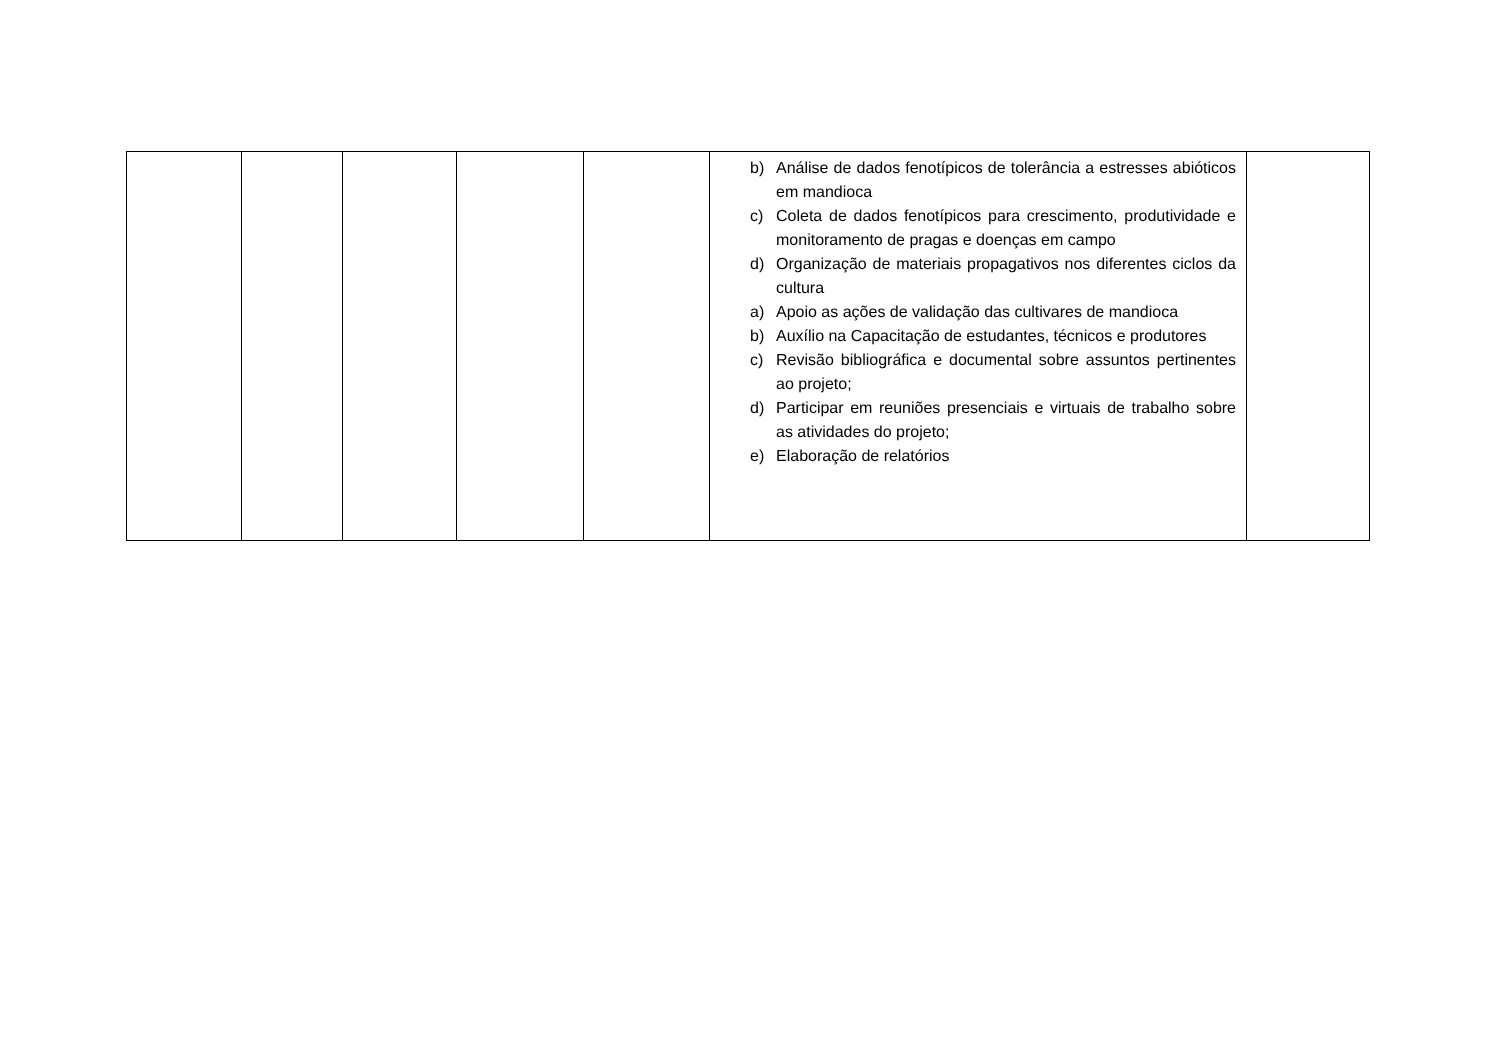| | | | | | b) Análise de dados fenotípicos de tolerância a estresses abióticos em mandioca c) Coleta de dados fenotípicos para crescimento, produtividade e monitoramento de pragas e doenças em campo d) Organização de materiais propagativos nos diferentes ciclos da cultura a) Apoio as ações de validação das cultivares de mandioca b) Auxílio na Capacitação de estudantes, técnicos e produtores c) Revisão bibliográfica e documental sobre assuntos pertinentes ao projeto; d) Participar em reuniões presenciais e virtuais de trabalho sobre as atividades do projeto; e) Elaboração de relatórios | |